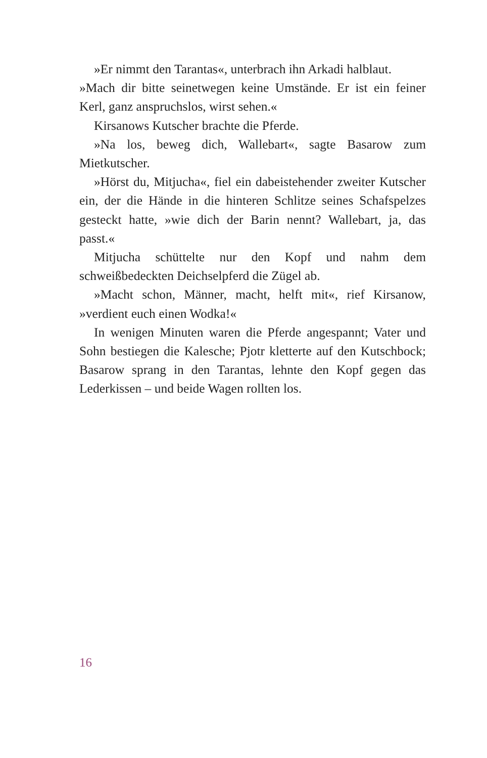»Er nimmt den Tarantas«, unterbrach ihn Arkadi halblaut.
»Mach dir bitte seinetwegen keine Umstände. Er ist ein feiner Kerl, ganz anspruchslos, wirst sehen.«
Kirsanows Kutscher brachte die Pferde.
»Na los, beweg dich, Wallebart«, sagte Basarow zum Mietkutscher.
»Hörst du, Mitjucha«, fiel ein dabeistehender zweiter Kutscher ein, der die Hände in die hinteren Schlitze seines Schafspelzes gesteckt hatte, »wie dich der Barin nennt? Wallebart, ja, das passt.«
Mitjucha schüttelte nur den Kopf und nahm dem schweißbedeckten Deichselpferd die Zügel ab.
»Macht schon, Männer, macht, helft mit«, rief Kirsanow, »verdient euch einen Wodka!«
In wenigen Minuten waren die Pferde angespannt; Vater und Sohn bestiegen die Kalesche; Pjotr kletterte auf den Kutschbock; Basarow sprang in den Tarantas, lehnte den Kopf gegen das Lederkissen – und beide Wagen rollten los.
16